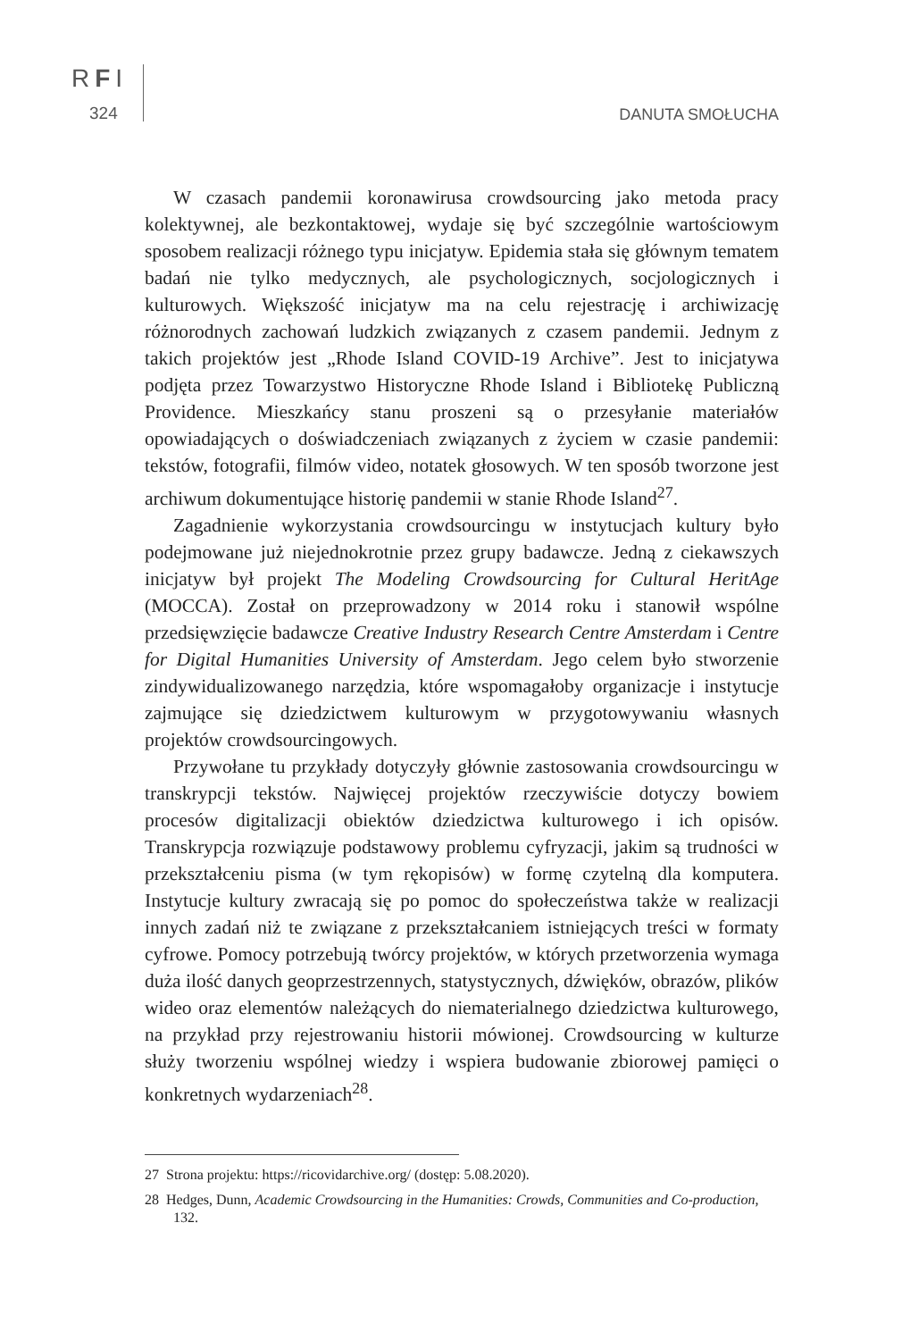RFI
324 DANUTA SMOŁUCHA
W czasach pandemii koronawirusa crowdsourcing jako metoda pracy kolektywnej, ale bezkontaktowej, wydaje się być szczególnie wartościowym sposobem realizacji różnego typu inicjatyw. Epidemia stała się głównym tematem badań nie tylko medycznych, ale psychologicznych, socjologicznych i kulturowych. Większość inicjatyw ma na celu rejestrację i archiwizację różnorodnych zachowań ludzkich związanych z czasem pandemii. Jednym z takich projektów jest „Rhode Island COVID-19 Archive”. Jest to inicjatywa podjęta przez Towarzystwo Historyczne Rhode Island i Bibliotekę Publiczną Providence. Mieszkańcy stanu proszeni są o przesyłanie materiałów opowiadających o doświadczeniach związanych z życiem w czasie pandemii: tekstów, fotografii, filmów video, notatek głosowych. W ten sposób tworzone jest archiwum dokumentujące historię pandemii w stanie Rhode Island<sup>27</sup>.
Zagadnienie wykorzystania crowdsourcingu w instytucjach kultury było podejmowane już niejednokrotnie przez grupy badawcze. Jedną z ciekawszych inicjatyw był projekt The Modeling Crowdsourcing for Cultural HeritAge (MOCCA). Został on przeprowadzony w 2014 roku i stanowił wspólne przedsięwzięcie badawcze Creative Industry Research Centre Amsterdam i Centre for Digital Humanities University of Amsterdam. Jego celem było stworzenie zindywidualizowanego narzędzia, które wspomagałoby organizacje i instytucje zajmujące się dziedzictwem kulturowym w przygotowywaniu własnych projektów crowdsourcingowych.
Przywołane tu przykłady dotyczyły głównie zastosowania crowdsourcingu w transkrypcji tekstów. Najwięcej projektów rzeczywiście dotyczy bowiem procesów digitalizacji obiektów dziedzictwa kulturowego i ich opisów. Transkrypcja rozwiązuje podstawowy problemu cyfryzacji, jakim są trudności w przekształceniu pisma (w tym rękopisów) w formę czytelną dla komputera. Instytucje kultury zwracają się po pomoc do społeczeństwa także w realizacji innych zadań niż te związane z przekształcaniem istniejących treści w formaty cyfrowe. Pomocy potrzebują twórcy projektów, w których przetworzenia wymaga duża ilość danych geoprzestrzennych, statystycznych, dźwięków, obrazów, plików wideo oraz elementów należących do niematerialnego dziedzictwa kulturowego, na przykład przy rejestrowaniu historii mówionej. Crowdsourcing w kulturze służy tworzeniu wspólnej wiedzy i wspiera budowanie zbiorowej pamięci o konkretnych wydarzeniach<sup>28</sup>.
27 Strona projektu: https://ricovidarchive.org/ (dostęp: 5.08.2020).
28 Hedges, Dunn, Academic Crowdsourcing in the Humanities: Crowds, Communities and Co-production, 132.